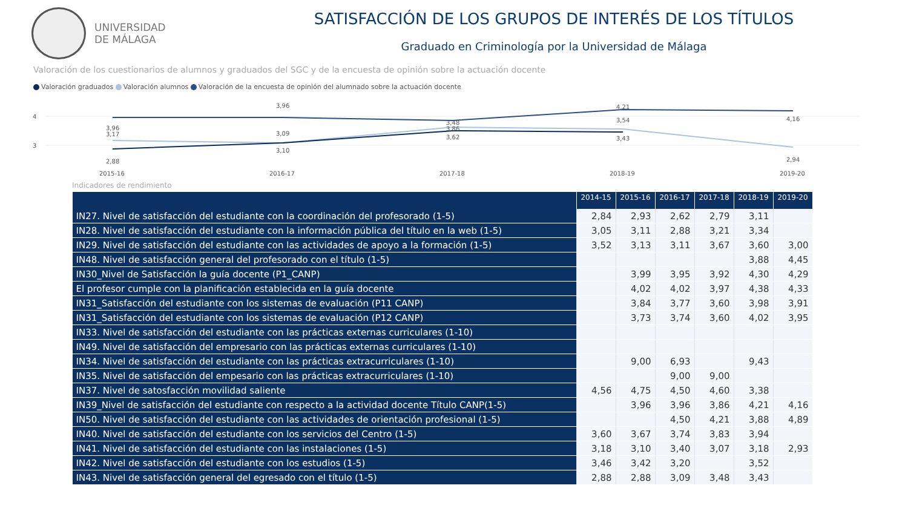UNIVERSIDAD
DE MÁLAGA
SATISFACCIÓN DE LOS GRUPOS DE INTERÉS DE LOS TÍTULOS
Graduado en Criminología por la Universidad de Málaga
Valoración de los cuestionarios de alumnos y graduados del SGC y de la encuesta de opinión sobre la actuación docente
Valoración graduados Valoración alumnos Valoración de la encuesta de opinión del alumnado sobre la actuación docente
4
3
3,96
3,17
2,88
3,96
3,09
3,10
3,48
3,86
3,62
4,21
3,54
3,43
4,16
2,94
2015-16
2016-17
2017-18
2018-19
2019-20
Indicadores de rendimiento
| | 2014-15 | 2015-16 | 2016-17 | 2017-18 | 2018-19 | 2019-20 |
| --- | --- | --- | --- | --- | --- | --- |
| IN27. Nivel de satisfacción del estudiante con la coordinación del profesorado (1-5) | 2,84 | 2,93 | 2,62 | 2,79 | 3,11 | |
| IN28. Nivel de satisfacción del estudiante con la información pública del título en la web (1-5) | 3,05 | 3,11 | 2,88 | 3,21 | 3,34 | |
| IN29. Nivel de satisfacción del estudiante con las actividades de apoyo a la formación (1-5) | 3,52 | 3,13 | 3,11 | 3,67 | 3,60 | 3,00 |
| IN48. Nivel de satisfacción general del profesorado con el título (1-5) | | | | | 3,88 | 4,45 |
| IN30_Nivel de Satisfacción la guía docente (P1_CANP) | | 3,99 | 3,95 | 3,92 | 4,30 | 4,29 |
| El profesor cumple con la planificación establecida en la guía docente | | 4,02 | 4,02 | 3,97 | 4,38 | 4,33 |
| IN31_Satisfacción del estudiante con los sistemas de evaluación (P11 CANP) | | 3,84 | 3,77 | 3,60 | 3,98 | 3,91 |
| IN31_Satisfacción del estudiante con los sistemas de evaluación (P12 CANP) | | 3,73 | 3,74 | 3,60 | 4,02 | 3,95 |
| IN33. Nivel de satisfacción del estudiante con las prácticas externas curriculares (1-10) | | | | | | |
| IN49. Nivel de satisfacción del empresario con las prácticas externas curriculares (1-10) | | | | | | |
| IN34. Nivel de satisfacción del estudiante con las prácticas extracurriculares (1-10) | | 9,00 | 6,93 | | 9,43 | |
| IN35. Nivel de satisfacción del empesario con las prácticas extracurriculares (1-10) | | | 9,00 | 9,00 | | |
| IN37. Nivel de satosfacción movilidad saliente | 4,56 | 4,75 | 4,50 | 4,60 | 3,38 | |
| IN39_Nivel de satisfacción del estudiante con respecto a la actividad docente Título CANP(1-5) | | 3,96 | 3,96 | 3,86 | 4,21 | 4,16 |
| IN50. Nivel de satisfacción del estudiante con las actividades de orientación profesional (1-5) | | | 4,50 | 4,21 | 3,88 | 4,89 |
| IN40. Nivel de satisfacción del estudiante con los servicios del Centro (1-5) | 3,60 | 3,67 | 3,74 | 3,83 | 3,94 | |
| IN41. Nivel de satisfacción del estudiante con las instalaciones (1-5) | 3,18 | 3,10 | 3,40 | 3,07 | 3,18 | 2,93 |
| IN42. Nivel de satisfacción del estudiante con los estudios (1-5) | 3,46 | 3,42 | 3,20 | | 3,52 | |
| IN43. Nivel de satisfacción general del egresado con el título (1-5) | 2,88 | 2,88 | 3,09 | 3,48 | 3,43 | |